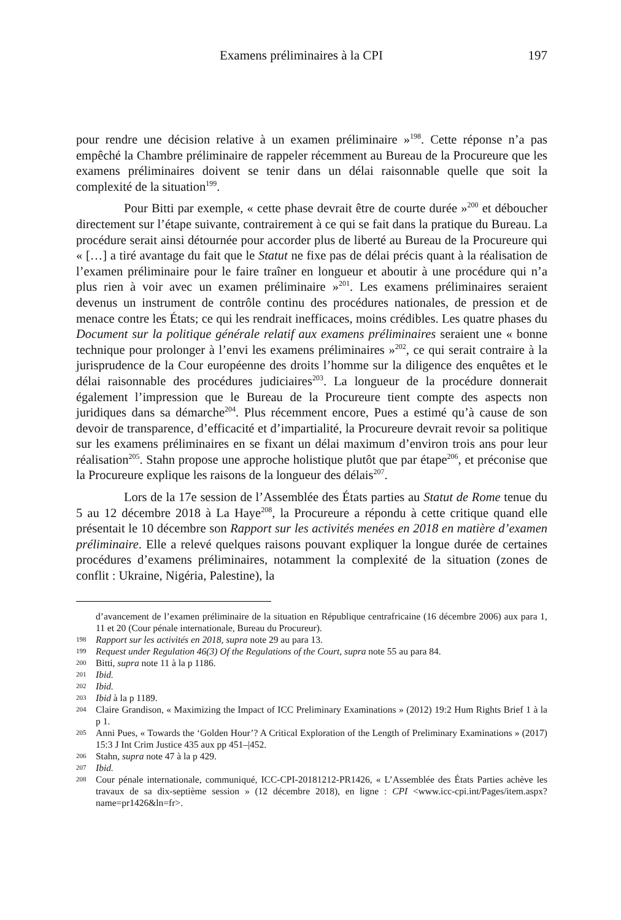Examens préliminaires à la CPI 197
pour rendre une décision relative à un examen préliminaire »<sup>198</sup>. Cette réponse n’a pas empêché la Chambre préliminaire de rappeler récemment au Bureau de la Procureure que les examens préliminaires doivent se tenir dans un délai raisonnable quelle que soit la complexité de la situation<sup>199</sup>.
Pour Bitti par exemple, « cette phase devrait être de courte durée »<sup>200</sup> et déboucher directement sur l’étape suivante, contrairement à ce qui se fait dans la pratique du Bureau. La procédure serait ainsi détournée pour accorder plus de liberté au Bureau de la Procureure qui « […] a tiré avantage du fait que le Statut ne fixe pas de délai précis quant à la réalisation de l’examen préliminaire pour le faire traîner en longueur et aboutir à une procédure qui n’a plus rien à voir avec un examen préliminaire »<sup>201</sup>. Les examens préliminaires seraient devenus un instrument de contrôle continu des procédures nationales, de pression et de menace contre les États; ce qui les rendrait inefficaces, moins crédibles. Les quatre phases du Document sur la politique générale relatif aux examens préliminaires seraient une « bonne technique pour prolonger à l’envi les examens préliminaires »<sup>202</sup>, ce qui serait contraire à la jurisprudence de la Cour européenne des droits l’homme sur la diligence des enquêtes et le délai raisonnable des procédures judiciaires<sup>203</sup>. La longueur de la procédure donnerait également l’impression que le Bureau de la Procureure tient compte des aspects non juridiques dans sa démarche<sup>204</sup>. Plus récemment encore, Pues a estimé qu’à cause de son devoir de transparence, d’efficacité et d’impartialité, la Procureure devrait revoir sa politique sur les examens préliminaires en se fixant un délai maximum d’environ trois ans pour leur réalisation<sup>205</sup>. Stahn propose une approche holistique plutôt que par étape<sup>206</sup>, et préconise que la Procureure explique les raisons de la longueur des délais<sup>207</sup>.
Lors de la 17e session de l’Assemblée des États parties au Statut de Rome tenue du 5 au 12 décembre 2018 à La Haye<sup>208</sup>, la Procureure a répondu à cette critique quand elle présentait le 10 décembre son Rapport sur les activités menées en 2018 en matière d’examen préliminaire. Elle a relevé quelques raisons pouvant expliquer la longue durée de certaines procédures d’examens préliminaires, notamment la complexité de la situation (zones de conflit : Ukraine, Nigéria, Palestine), la
d’avancement de l’examen préliminaire de la situation en République centrafricaine (16 décembre 2006) aux para 1, 11 et 20 (Cour pénale internationale, Bureau du Procureur).
198 Rapport sur les activités en 2018, supra note 29 au para 13.
199 Request under Regulation 46(3) Of the Regulations of the Court, supra note 55 au para 84.
200 Bitti, supra note 11 à la p 1186.
201 Ibid.
202 Ibid.
203 Ibid à la p 1189.
204 Claire Grandison, « Maximizing the Impact of ICC Preliminary Examinations » (2012) 19:2 Hum Rights Brief 1 à la p 1.
205 Anni Pues, « Towards the ‘Golden Hour’? A Critical Exploration of the Length of Preliminary Examinations » (2017) 15:3 J Int Crim Justice 435 aux pp 451–|452.
206 Stahn, supra note 47 à la p 429.
207 Ibid.
208 Cour pénale internationale, communiqué, ICC-CPI-20181212-PR1426, « L’Assemblée des États Parties achève les travaux de sa dix-septième session » (12 décembre 2018), en ligne : CPI <www.icc-cpi.int/Pages/item.aspx?name=pr1426&ln=fr>.